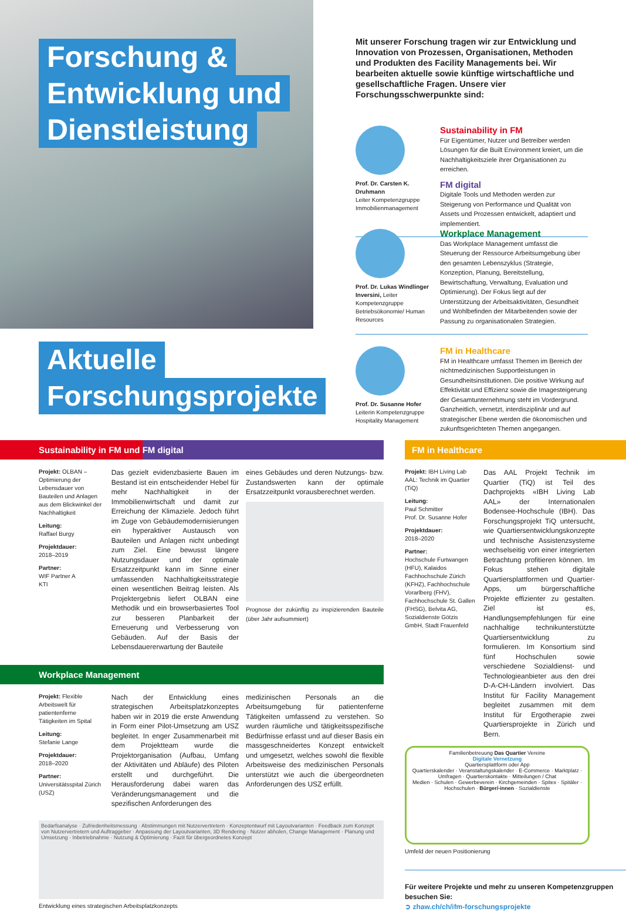Forschung &
Entwicklung und
Dienstleistung
Mit unserer Forschung tragen wir zur Entwicklung und Innovation von Prozessen, Organisationen, Methoden und Produkten des Facility Managements bei. Wir bearbeiten aktuelle sowie künftige wirtschaftliche und gesellschaftliche Fragen. Unsere vier Forschungsschwerpunkte sind:
Prof. Dr. Carsten K. Druhmann
Leiter Kompetenzgruppe Immobilienmanagement
Sustainability in FM
Für Eigentümer, Nutzer und Betreiber werden Lösungen für die Built Environment kreiert, um die Nachhaltigkeitsziele ihrer Organisationen zu erreichen.
FM digital
Digitale Tools und Methoden werden zur Steigerung von Performance und Qualität von Assets und Prozessen entwickelt, adaptiert und implementiert.
Aktuelle
Forschungsprojekte
Prof. Dr. Lukas Windlinger Inversini, Leiter Kompetenzgruppe Betriebsökonomie/ Human Resources
Workplace Management
Das Workplace Management umfasst die Steuerung der Ressource Arbeitsumgebung über den gesamten Lebenszyklus (Strategie, Konzeption, Planung, Bereitstellung, Bewirtschaftung, Verwaltung, Evaluation und Optimierung). Der Fokus liegt auf der Unterstützung der Arbeitsaktivitäten, Gesundheit und Wohlbefinden der Mitarbeitenden sowie der Passung zu organisationalen Strategien.
Prof. Dr. Susanne Hofer
Leiterin Kompetenzgruppe Hospitality Management
FM in Healthcare
FM in Healthcare umfasst Themen im Bereich der nichtmedizinischen Supportleistungen in Gesundheitsinstitutionen. Die positive Wirkung auf Effektivität und Effizienz sowie die Imagesteigerung der Gesamtunternehmung steht im Vordergrund. Ganzheitlich, vernetzt, interdisziplinär und auf strategischer Ebene werden die ökonomischen und zukunftsgerichteten Themen angegangen.
Sustainability in FM und FM digital
Projekt: OLBAN – Optimierung der Lebensdauer von Bauteilen und Anlagen aus dem Blickwinkel der Nachhaltigkeit
Leitung:
Raffael Burgy
Projektdauer:
2018–2019
Partner:
WIF Partner A
KTI
Das gezielt evidenzbasierte Bauen im Bestand ist ein entscheidender Hebel für mehr Nachhaltigkeit in der Immobilienwirtschaft und damit zur Erreichung der Klimaziele. Jedoch führt im Zuge von Gebäudemodernisierungen ein hyperaktiver Austausch von Bauteilen und Anlagen nicht unbedingt zum Ziel. Eine bewusst längere Nutzungsdauer und der optimale Ersatzzeitpunkt kann im Sinne einer umfassenden Nachhaltigkeitsstrategie einen wesentlichen Beitrag leisten. Als Projektergebnis liefert OLBAN eine Methodik und ein browserbasiertes Tool zur besseren Planbarkeit der Erneuerung und Verbesserung von Gebäuden. Auf der Basis der Lebensdauererwartung der Bauteile
eines Gebäudes und deren Nutzungs- bzw. Zustandswerten kann der optimale Ersatzzeitpunkt vorausberechnet werden.
Prognose der zukünftig zu inspizierenden Bauteile (über Jahr aufsummiert)
Workplace Management
Projekt: Flexible Arbeitswelt für patientenferne Tätigkeiten im Spital
Leitung:
Stefanie Lange
Projektdauer:
2018–2020
Partner:
Universitätsspital Zürich (USZ)
Nach der Entwicklung eines strategischen Arbeitsplatzkonzeptes haben wir in 2019 die erste Anwendung in Form einer Pilot-Umsetzung am USZ begleitet. In enger Zusammenarbeit mit dem Projektteam wurde die Projektorganisation (Aufbau, Umfang der Aktivitäten und Abläufe) des Piloten erstellt und durchgeführt. Die Herausforderung dabei waren das Veränderungsmanagement und die spezifischen Anforderungen des
medizinischen Personals an die Arbeitsumgebung für patientenferne Tätigkeiten umfassend zu verstehen. So wurden räumliche und tätigkeitsspezifische Bedürfnisse erfasst und auf dieser Basis ein massgeschneidertes Konzept entwickelt und umgesetzt, welches sowohl die flexible Arbeitsweise des medizinischen Personals unterstützt wie auch die übergeordneten Anforderungen des USZ erfüllt.
Bedarfsanalyse · Zufriedenheitsmessung · Abstimmungen mit Nutzervertretern · Konzeptentwurf mit Layoutvarianten · Feedback zum Konzept von Nutzervertretern und Auftraggeber · Anpassung der Layoutvarianten, 3D Rendering · Nutzer abholen, Change Management · Planung und Umsetzung · Inbetriebnahme · Nutzung & Optimierung · Fazit für übergeordnetes Konzept
Entwicklung eines strategischen Arbeitsplatzkonzepts
FM in Healthcare
Projekt: IBH Living Lab AAL: Technik im Quartier (TiQ)
Leitung:
Paul Schmitter
Prof. Dr. Susanne Hofer
Projektdauer:
2018–2020
Partner:
Hochschule Furtwangen (HFU), Kalaidos Fachhochschule Zürich (KFHZ), Fachhochschule Vorarlberg (FHV), Fachhochschule St. Gallen (FHSG), Belvita AG, Sozialdienste Götzis GmbH, Stadt Frauenfeld
Das AAL Projekt Technik im Quartier (TiQ) ist Teil des Dachprojekts «IBH Living Lab AAL» der Internationalen Bodensee-Hochschule (IBH). Das Forschungsprojekt TiQ untersucht, wie Quartiersentwicklungskonzepte und technische Assistenzsysteme wechselseitig von einer integrierten Betrachtung profitieren können. Im Fokus stehen digitale Quartiersplattformen und Quartier-Apps, um bürgerschaftliche Projekte effizienter zu gestalten. Ziel ist es, Handlungsempfehlungen für eine nachhaltige technikunterstützte Quartiersentwicklung zu formulieren. Im Konsortium sind fünf Hochschulen sowie verschiedene Sozialdienst- und Technologieanbieter aus den drei D-A-CH-Ländern involviert. Das Institut für Facility Management begleitet zusammen mit dem Institut für Ergotherapie zwei Quartiersprojekte in Zürich und Bern.
Familienbetreuung Das Quartier Vereine
Digitale Vernetzung
Quartiersplattform oder App
Quartierskalender · Veranstaltungskalender · E-Commerce · Marktplatz · Umfragen · Quartierskontakte · Mitteilungen / Chat
Medien · Schulen · Gewerbeverein · Kirchgemeinden · Spitex · Spitäler · Hochschulen · Bürger/-innen · Sozialdienste
Umfeld der neuen Positionierung
Für weitere Projekte und mehr zu unseren Kompetenzgruppen besuchen Sie:
➲ zhaw.ch/ch/ifm-forschungsprojekte